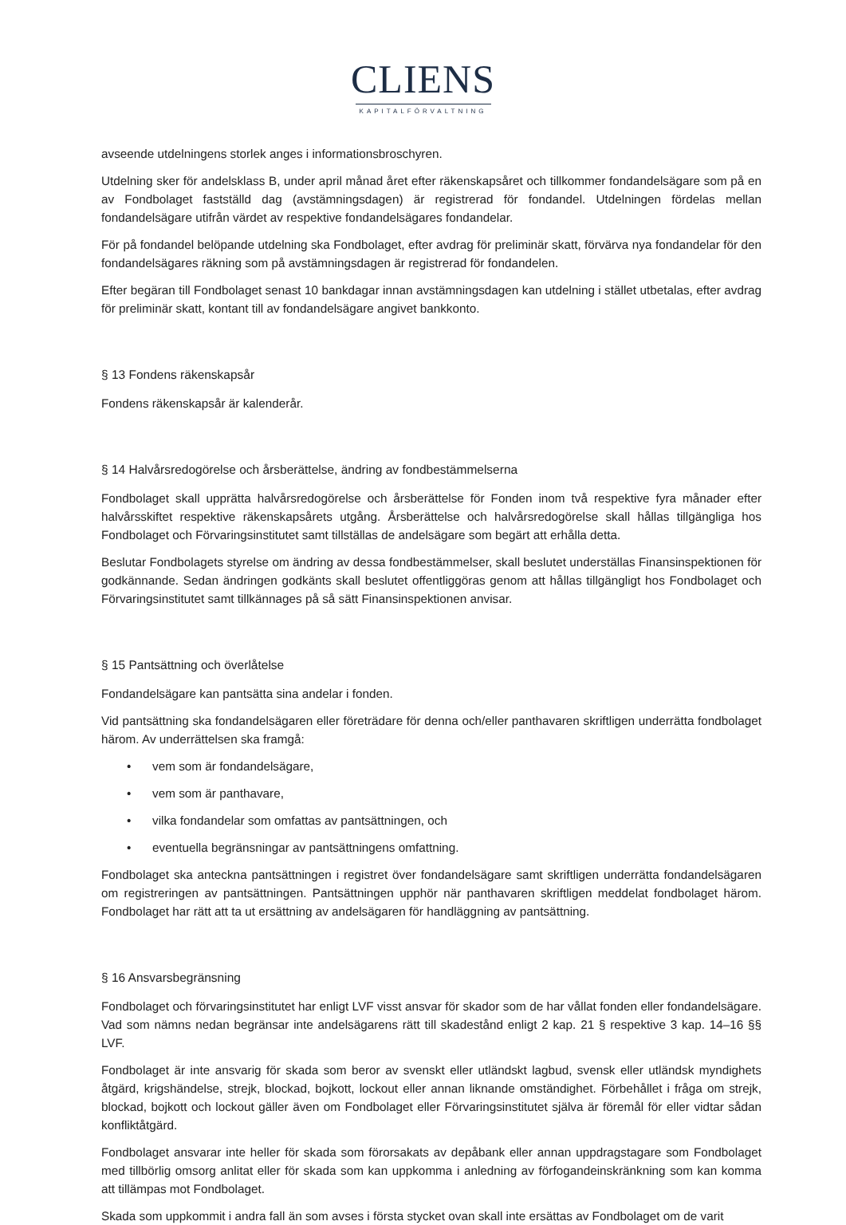CLIENS
KAPITALFÖRVALTNING
avseende utdelningens storlek anges i informationsbroschyren.
Utdelning sker för andelsklass B, under april månad året efter räkenskapsåret och tillkommer fondandelsägare som på en av Fondbolaget fastställd dag (avstämningsdagen) är registrerad för fondandel. Utdelningen fördelas mellan fondandelsägare utifrån värdet av respektive fondandelsägares fondandelar.
För på fondandel belöpande utdelning ska Fondbolaget, efter avdrag för preliminär skatt, förvärva nya fondandelar för den fondandelsägares räkning som på avstämningsdagen är registrerad för fondandelen.
Efter begäran till Fondbolaget senast 10 bankdagar innan avstämningsdagen kan utdelning i stället utbetalas, efter avdrag för preliminär skatt, kontant till av fondandelsägare angivet bankkonto.
§ 13 Fondens räkenskapsår
Fondens räkenskapsår är kalenderår.
§ 14 Halvårsredogörelse och årsberättelse, ändring av fondbestämmelserna
Fondbolaget skall upprätta halvårsredogörelse och årsberättelse för Fonden inom två respektive fyra månader efter halvårsskiftet respektive räkenskapsårets utgång. Årsberättelse och halvårsredogörelse skall hållas tillgängliga hos Fondbolaget och Förvaringsinstitutet samt tillställas de andelsägare som begärt att erhålla detta.
Beslutar Fondbolagets styrelse om ändring av dessa fondbestämmelser, skall beslutet underställas Finansinspektionen för godkännande. Sedan ändringen godkänts skall beslutet offentliggöras genom att hållas tillgängligt hos Fondbolaget och Förvaringsinstitutet samt tillkännages på så sätt Finansinspektionen anvisar.
§ 15 Pantsättning och överlåtelse
Fondandelsägare kan pantsätta sina andelar i fonden.
Vid pantsättning ska fondandelsägaren eller företrädare för denna och/eller panthavaren skriftligen underrätta fondbolaget härom. Av underrättelsen ska framgå:
• vem som är fondandelsägare,
• vem som är panthavare,
• vilka fondandelar som omfattas av pantsättningen, och
• eventuella begränsningar av pantsättningens omfattning.
Fondbolaget ska anteckna pantsättningen i registret över fondandelsägare samt skriftligen underrätta fondandelsägaren om registreringen av pantsättningen. Pantsättningen upphör när panthavaren skriftligen meddelat fondbolaget härom. Fondbolaget har rätt att ta ut ersättning av andelsägaren för handläggning av pantsättning.
§ 16 Ansvarsbegränsning
Fondbolaget och förvaringsinstitutet har enligt LVF visst ansvar för skador som de har vållat fonden eller fondandelsägare. Vad som nämns nedan begränsar inte andelsägarens rätt till skadestånd enligt 2 kap. 21 § respektive 3 kap. 14–16 §§ LVF.
Fondbolaget är inte ansvarig för skada som beror av svenskt eller utländskt lagbud, svensk eller utländsk myndighets åtgärd, krigshändelse, strejk, blockad, bojkott, lockout eller annan liknande omständighet. Förbehållet i fråga om strejk, blockad, bojkott och lockout gäller även om Fondbolaget eller Förvaringsinstitutet själva är föremål för eller vidtar sådan konfliktåtgärd.
Fondbolaget ansvarar inte heller för skada som förorsakats av depåbank eller annan uppdragstagare som Fondbolaget med tillbörlig omsorg anlitat eller för skada som kan uppkomma i anledning av förfogandeinskränkning som kan komma att tillämpas mot Fondbolaget.
Skada som uppkommit i andra fall än som avses i första stycket ovan skall inte ersättas av Fondbolaget om de varit